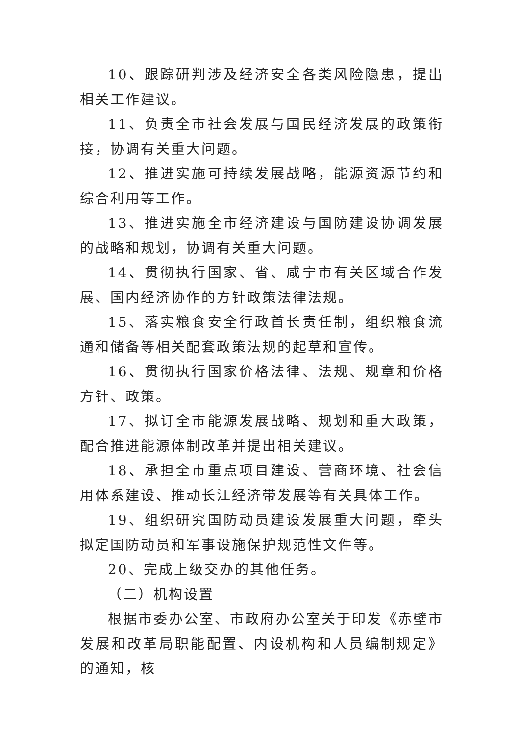10、跟踪研判涉及经济安全各类风险隐患，提出相关工作建议。
11、负责全市社会发展与国民经济发展的政策衔接，协调有关重大问题。
12、推进实施可持续发展战略，能源资源节约和综合利用等工作。
13、推进实施全市经济建设与国防建设协调发展的战略和规划，协调有关重大问题。
14、贯彻执行国家、省、咸宁市有关区域合作发展、国内经济协作的方针政策法律法规。
15、落实粮食安全行政首长责任制，组织粮食流通和储备等相关配套政策法规的起草和宣传。
16、贯彻执行国家价格法律、法规、规章和价格方针、政策。
17、拟订全市能源发展战略、规划和重大政策，配合推进能源体制改革并提出相关建议。
18、承担全市重点项目建设、营商环境、社会信用体系建设、推动长江经济带发展等有关具体工作。
19、组织研究国防动员建设发展重大问题，牵头拟定国防动员和军事设施保护规范性文件等。
20、完成上级交办的其他任务。
（二）机构设置
根据市委办公室、市政府办公室关于印发《赤壁市发展和改革局职能配置、内设机构和人员编制规定》的通知，核